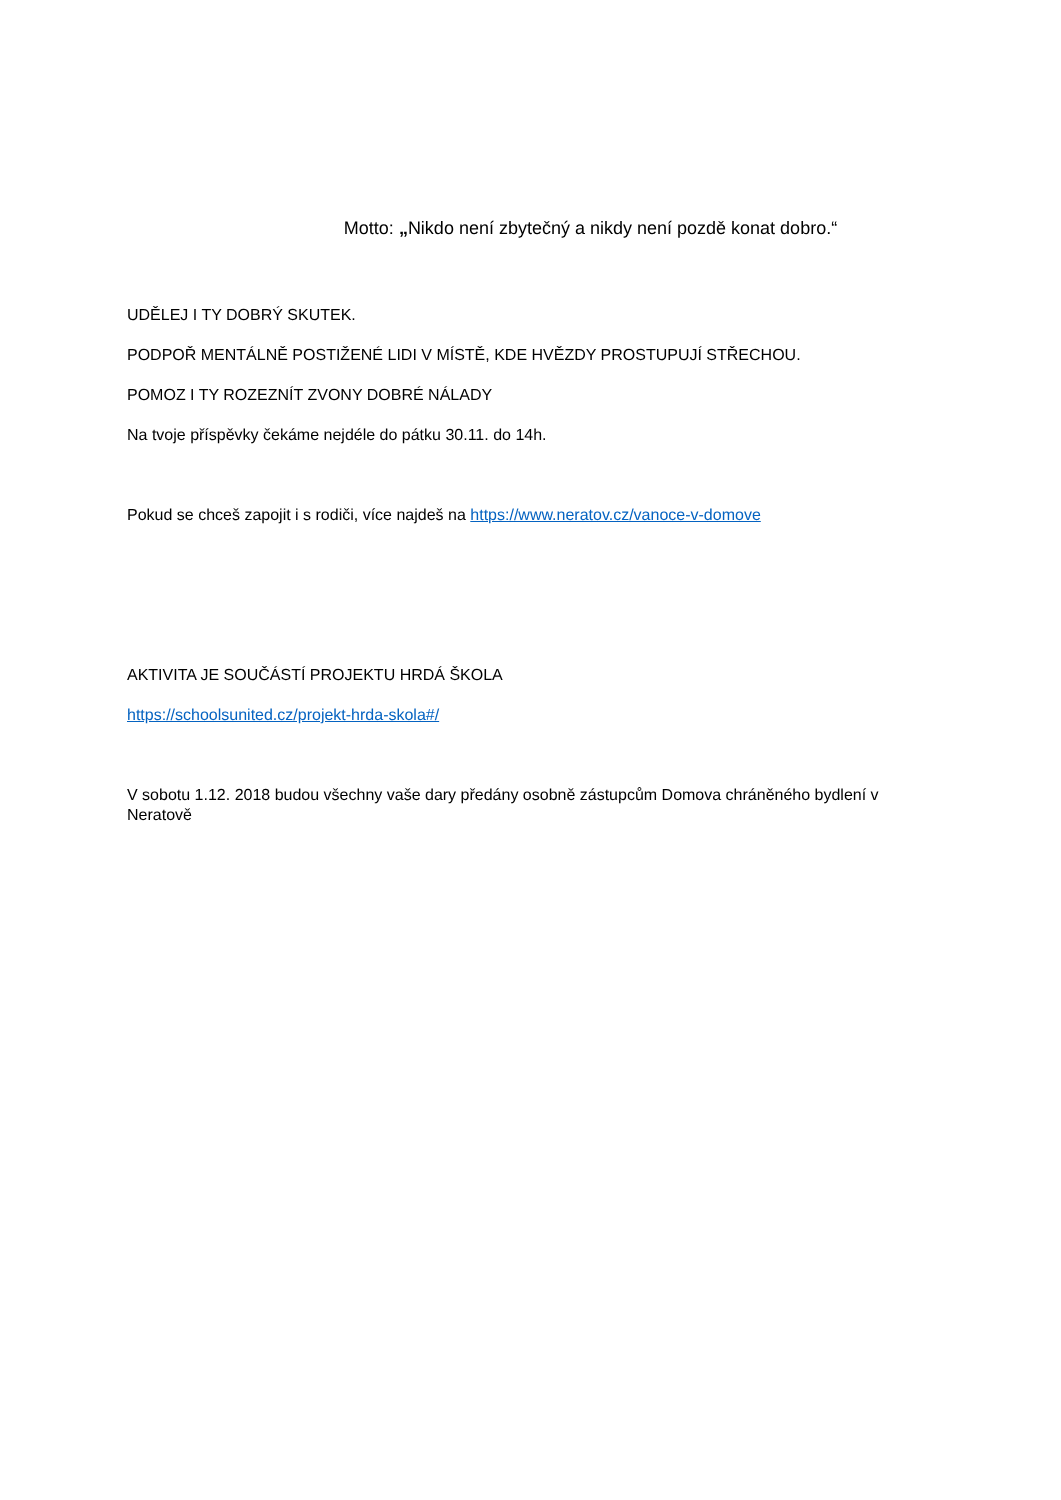Motto: „Nikdo není zbytečný a nikdy není pozdě konat dobro.“
UDĚLEJ I TY DOBRÝ SKUTEK.
PODPOŘ MENTÁLNĚ POSTIŽENÉ LIDI V MÍSTĚ, KDE HVĚZDY PROSTUPUJÍ STŘECHOU.
POMOZ I TY ROZEZNÍT ZVONY DOBRÉ NÁLADY
Na tvoje příspěvky čekáme nejdéle do pátku 30.11. do 14h.
Pokud se chceš zapojit i s rodiči, více najdeš na https://www.neratov.cz/vanoce-v-domove
AKTIVITA JE SOUČÁSTÍ PROJEKTU HRDÁ ŠKOLA
https://schoolsunited.cz/projekt-hrda-skola#/
V sobotu 1.12. 2018 budou všechny vaše dary předány osobně zástupcům Domova chráněného bydlení v Neratově